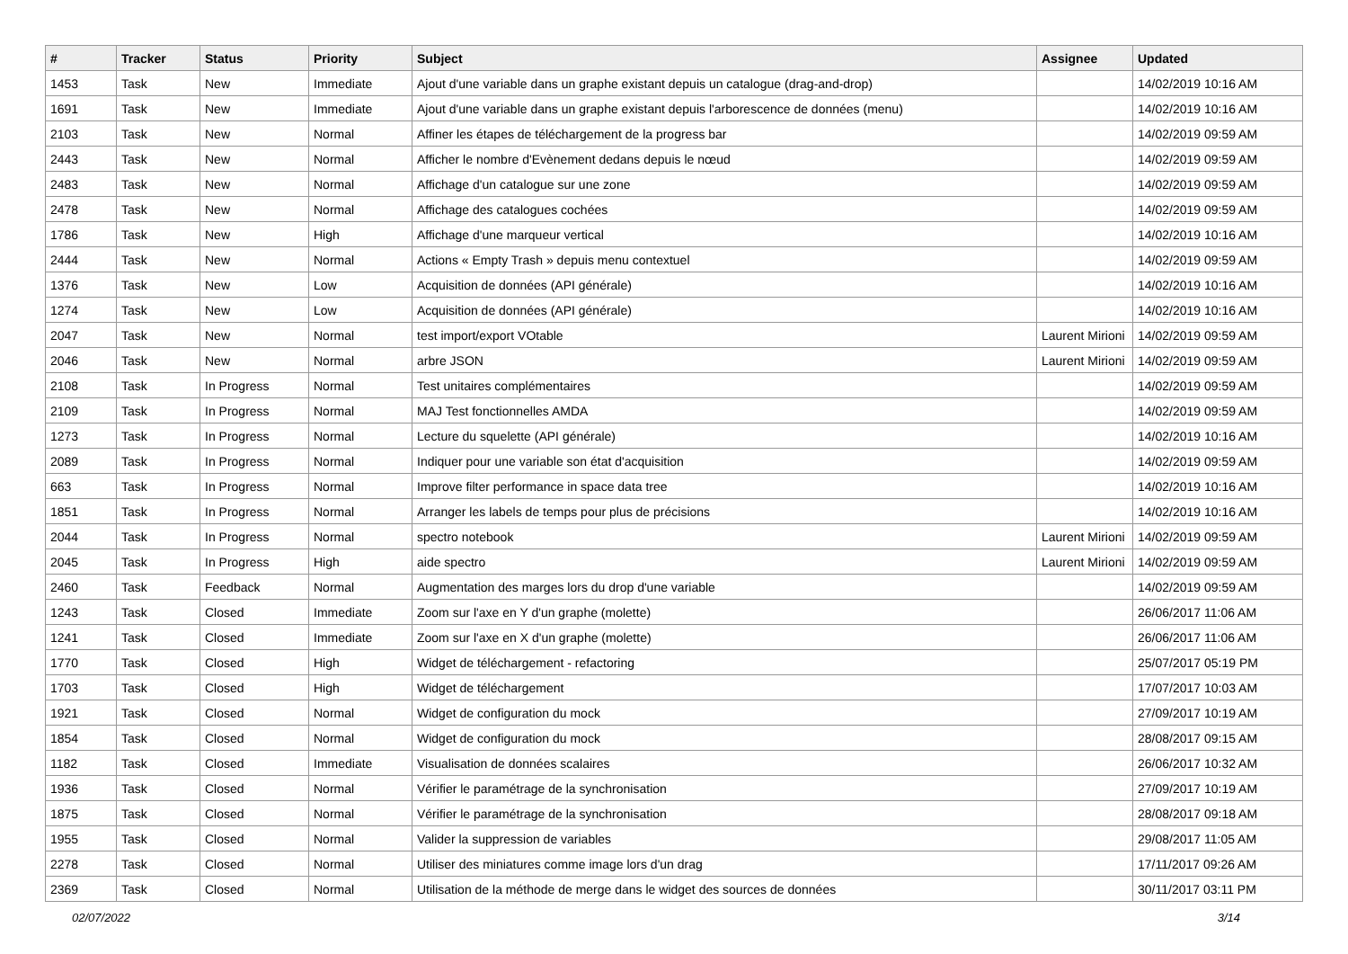| # | Tracker | Status | Priority | Subject | Assignee | Updated |
| --- | --- | --- | --- | --- | --- | --- |
| 1453 | Task | New | Immediate | Ajout d'une variable dans un graphe existant depuis un catalogue (drag-and-drop) | | 14/02/2019 10:16 AM |
| 1691 | Task | New | Immediate | Ajout d'une variable dans un graphe existant depuis l'arborescence de données (menu) | | 14/02/2019 10:16 AM |
| 2103 | Task | New | Normal | Affiner les étapes de téléchargement de la progress bar | | 14/02/2019 09:59 AM |
| 2443 | Task | New | Normal | Afficher le nombre d'Evènement dedans depuis le nœud | | 14/02/2019 09:59 AM |
| 2483 | Task | New | Normal | Affichage d'un catalogue sur une zone | | 14/02/2019 09:59 AM |
| 2478 | Task | New | Normal | Affichage des catalogues cochées | | 14/02/2019 09:59 AM |
| 1786 | Task | New | High | Affichage d'une marqueur vertical | | 14/02/2019 10:16 AM |
| 2444 | Task | New | Normal | Actions « Empty Trash » depuis menu contextuel | | 14/02/2019 09:59 AM |
| 1376 | Task | New | Low | Acquisition de données (API générale) | | 14/02/2019 10:16 AM |
| 1274 | Task | New | Low | Acquisition de données (API générale) | | 14/02/2019 10:16 AM |
| 2047 | Task | New | Normal | test import/export VOtable | Laurent Mirioni | 14/02/2019 09:59 AM |
| 2046 | Task | New | Normal | arbre JSON | Laurent Mirioni | 14/02/2019 09:59 AM |
| 2108 | Task | In Progress | Normal | Test unitaires complémentaires | | 14/02/2019 09:59 AM |
| 2109 | Task | In Progress | Normal | MAJ Test fonctionnelles AMDA | | 14/02/2019 09:59 AM |
| 1273 | Task | In Progress | Normal | Lecture du squelette (API générale) | | 14/02/2019 10:16 AM |
| 2089 | Task | In Progress | Normal | Indiquer pour une variable son état d'acquisition | | 14/02/2019 09:59 AM |
| 663 | Task | In Progress | Normal | Improve filter performance in space data tree | | 14/02/2019 10:16 AM |
| 1851 | Task | In Progress | Normal | Arranger les labels de temps pour plus de précisions | | 14/02/2019 10:16 AM |
| 2044 | Task | In Progress | Normal | spectro notebook | Laurent Mirioni | 14/02/2019 09:59 AM |
| 2045 | Task | In Progress | High | aide spectro | Laurent Mirioni | 14/02/2019 09:59 AM |
| 2460 | Task | Feedback | Normal | Augmentation des marges lors du drop d'une variable | | 14/02/2019 09:59 AM |
| 1243 | Task | Closed | Immediate | Zoom sur l'axe en Y d'un graphe (molette) | | 26/06/2017 11:06 AM |
| 1241 | Task | Closed | Immediate | Zoom sur l'axe en X d'un graphe (molette) | | 26/06/2017 11:06 AM |
| 1770 | Task | Closed | High | Widget de téléchargement - refactoring | | 25/07/2017 05:19 PM |
| 1703 | Task | Closed | High | Widget de téléchargement | | 17/07/2017 10:03 AM |
| 1921 | Task | Closed | Normal | Widget de configuration du mock | | 27/09/2017 10:19 AM |
| 1854 | Task | Closed | Normal | Widget de configuration du mock | | 28/08/2017 09:15 AM |
| 1182 | Task | Closed | Immediate | Visualisation de données scalaires | | 26/06/2017 10:32 AM |
| 1936 | Task | Closed | Normal | Vérifier le paramétrage de la synchronisation | | 27/09/2017 10:19 AM |
| 1875 | Task | Closed | Normal | Vérifier le paramétrage de la synchronisation | | 28/08/2017 09:18 AM |
| 1955 | Task | Closed | Normal | Valider la suppression de variables | | 29/08/2017 11:05 AM |
| 2278 | Task | Closed | Normal | Utiliser des miniatures comme image lors d'un drag | | 17/11/2017 09:26 AM |
| 2369 | Task | Closed | Normal | Utilisation de la méthode de merge dans le widget des sources de données | | 30/11/2017 03:11 PM |
02/07/2022 3/14